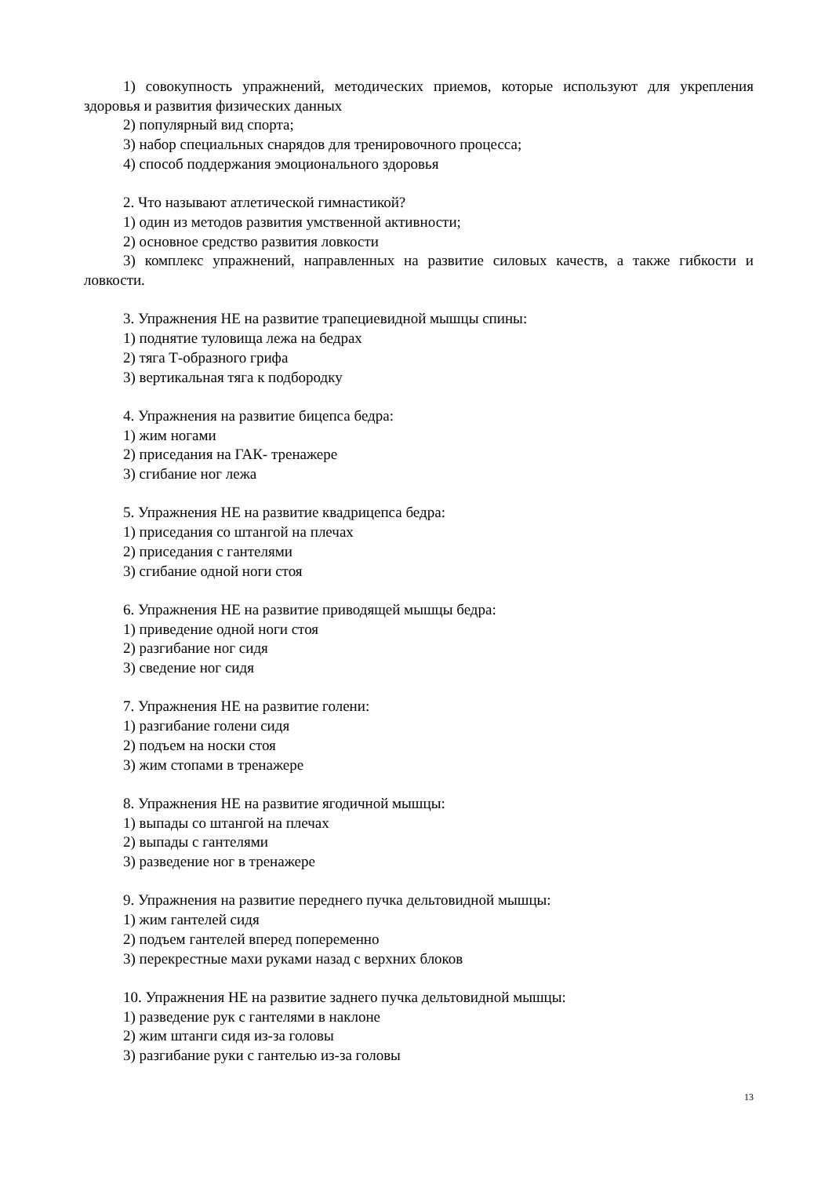1) совокупность упражнений, методических приемов, которые используют для укрепления здоровья и развития физических данных
2) популярный вид спорта;
3) набор специальных снарядов для тренировочного процесса;
4) способ поддержания эмоционального здоровья
2. Что называют атлетической гимнастикой?
1) один из методов развития умственной активности;
2) основное средство развития ловкости
3) комплекс упражнений, направленных на развитие силовых качеств, а также гибкости и ловкости.
3. Упражнения НЕ на развитие трапециевидной мышцы спины:
1) поднятие туловища лежа на бедрах
2) тяга Т-образного грифа
3) вертикальная тяга к подбородку
4. Упражнения на развитие бицепса бедра:
1) жим ногами
2) приседания на ГАК- тренажере
3) сгибание ног лежа
5. Упражнения НЕ на развитие квадрицепса бедра:
1) приседания со штангой на плечах
2) приседания с гантелями
3) сгибание одной ноги стоя
6. Упражнения НЕ на развитие приводящей мышцы бедра:
1) приведение одной ноги стоя
2) разгибание ног сидя
3) сведение ног сидя
7. Упражнения НЕ на развитие голени:
1) разгибание голени сидя
2) подъем на носки стоя
3) жим стопами в тренажере
8. Упражнения НЕ на развитие ягодичной мышцы:
1) выпады со штангой на плечах
2) выпады с гантелями
3) разведение ног в тренажере
9. Упражнения на развитие переднего пучка дельтовидной мышцы:
1) жим гантелей сидя
2) подъем гантелей вперед попеременно
3) перекрестные махи руками назад с верхних блоков
10. Упражнения НЕ на развитие заднего пучка дельтовидной мышцы:
1) разведение рук с гантелями в наклоне
2) жим штанги сидя из-за головы
3) разгибание руки с гантелью из-за головы
13